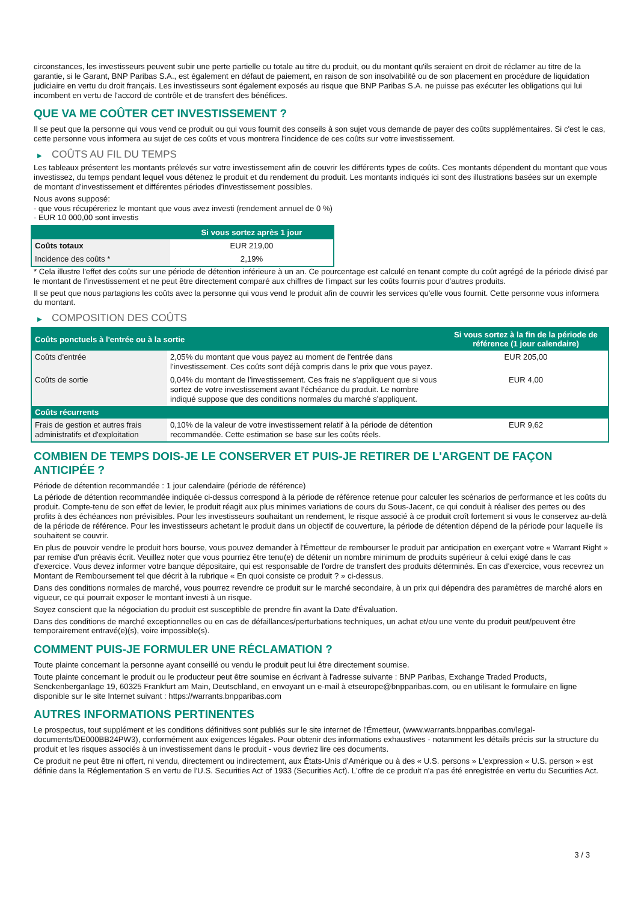circonstances, les investisseurs peuvent subir une perte partielle ou totale au titre du produit, ou du montant qu'ils seraient en droit de réclamer au titre de la garantie, si le Garant, BNP Paribas S.A., est également en défaut de paiement, en raison de son insolvabilité ou de son placement en procédure de liquidation judiciaire en vertu du droit français. Les investisseurs sont également exposés au risque que BNP Paribas S.A. ne puisse pas exécuter les obligations qui lui incombent en vertu de l'accord de contrôle et de transfert des bénéfices.
QUE VA ME COÛTER CET INVESTISSEMENT ?
Il se peut que la personne qui vous vend ce produit ou qui vous fournit des conseils à son sujet vous demande de payer des coûts supplémentaires. Si c'est le cas, cette personne vous informera au sujet de ces coûts et vous montrera l'incidence de ces coûts sur votre investissement.
▶ COÛTS AU FIL DU TEMPS
Les tableaux présentent les montants prélevés sur votre investissement afin de couvrir les différents types de coûts. Ces montants dépendent du montant que vous investissez, du temps pendant lequel vous détenez le produit et du rendement du produit. Les montants indiqués ici sont des illustrations basées sur un exemple de montant d'investissement et différentes périodes d'investissement possibles.
Nous avons supposé:
- que vous récupéreriez le montant que vous avez investi (rendement annuel de 0 %)
- EUR 10 000,00 sont investis
| | Si vous sortez après 1 jour |
| --- | --- |
| Coûts totaux | EUR 219,00 |
| Incidence des coûts * | 2,19% |
* Cela illustre l'effet des coûts sur une période de détention inférieure à un an. Ce pourcentage est calculé en tenant compte du coût agrégé de la période divisé par le montant de l'investissement et ne peut être directement comparé aux chiffres de l'impact sur les coûts fournis pour d'autres produits.
Il se peut que nous partagions les coûts avec la personne qui vous vend le produit afin de couvrir les services qu'elle vous fournit. Cette personne vous informera du montant.
▶ COMPOSITION DES COÛTS
| Coûts ponctuels à l'entrée ou à la sortie | | Si vous sortez à la fin de la période de référence (1 jour calendaire) |
| --- | --- | --- |
| Coûts d'entrée | 2,05% du montant que vous payez au moment de l'entrée dans l'investissement. Ces coûts sont déjà compris dans le prix que vous payez. | EUR 205,00 |
| Coûts de sortie | 0,04% du montant de l'investissement. Ces frais ne s'appliquent que si vous sortez de votre investissement avant l'échéance du produit. Le nombre indiqué suppose que des conditions normales du marché s'appliquent. | EUR 4,00 |
| Coûts récurrents | | |
| Frais de gestion et autres frais administratifs et d'exploitation | 0,10% de la valeur de votre investissement relatif à la période de détention recommandée. Cette estimation se base sur les coûts réels. | EUR 9,62 |
COMBIEN DE TEMPS DOIS-JE LE CONSERVER ET PUIS-JE RETIRER DE L'ARGENT DE FAÇON ANTICIPÉE ?
Période de détention recommandée : 1 jour calendaire (période de référence)
La période de détention recommandée indiquée ci-dessus correspond à la période de référence retenue pour calculer les scénarios de performance et les coûts du produit. Compte-tenu de son effet de levier, le produit réagit aux plus minimes variations de cours du Sous-Jacent, ce qui conduit à réaliser des pertes ou des profits à des échéances non prévisibles. Pour les investisseurs souhaitant un rendement, le risque associé à ce produit croît fortement si vous le conservez au-delà de la période de référence. Pour les investisseurs achetant le produit dans un objectif de couverture, la période de détention dépend de la période pour laquelle ils souhaitent se couvrir.
En plus de pouvoir vendre le produit hors bourse, vous pouvez demander à l'Émetteur de rembourser le produit par anticipation en exerçant votre « Warrant Right » par remise d'un préavis écrit. Veuillez noter que vous pourriez être tenu(e) de détenir un nombre minimum de produits supérieur à celui exigé dans le cas d'exercice. Vous devez informer votre banque dépositaire, qui est responsable de l'ordre de transfert des produits déterminés. En cas d'exercice, vous recevrez un Montant de Remboursement tel que décrit à la rubrique « En quoi consiste ce produit ? » ci-dessus.
Dans des conditions normales de marché, vous pourrez revendre ce produit sur le marché secondaire, à un prix qui dépendra des paramètres de marché alors en vigueur, ce qui pourrait exposer le montant investi à un risque.
Soyez conscient que la négociation du produit est susceptible de prendre fin avant la Date d'Évaluation.
Dans des conditions de marché exceptionnelles ou en cas de défaillances/perturbations techniques, un achat et/ou une vente du produit peut/peuvent être temporairement entravé(e)(s), voire impossible(s).
COMMENT PUIS-JE FORMULER UNE RÉCLAMATION ?
Toute plainte concernant la personne ayant conseillé ou vendu le produit peut lui être directement soumise.
Toute plainte concernant le produit ou le producteur peut être soumise en écrivant à l'adresse suivante : BNP Paribas, Exchange Traded Products, Senckenberganlage 19, 60325 Frankfurt am Main, Deutschland, en envoyant un e-mail à etseurope@bnpparibas.com, ou en utilisant le formulaire en ligne disponible sur le site Internet suivant : https://warrants.bnpparibas.com
AUTRES INFORMATIONS PERTINENTES
Le prospectus, tout supplément et les conditions définitives sont publiés sur le site internet de l'Émetteur, (www.warrants.bnpparibas.com/legal-documents/DE000BB24PW3), conformément aux exigences légales. Pour obtenir des informations exhaustives - notamment les détails précis sur la structure du produit et les risques associés à un investissement dans le produit - vous devriez lire ces documents.
Ce produit ne peut être ni offert, ni vendu, directement ou indirectement, aux États-Unis d'Amérique ou à des « U.S. persons » L'expression « U.S. person » est définie dans la Réglementation S en vertu de l'U.S. Securities Act of 1933 (Securities Act). L'offre de ce produit n'a pas été enregistrée en vertu du Securities Act.
3 / 3